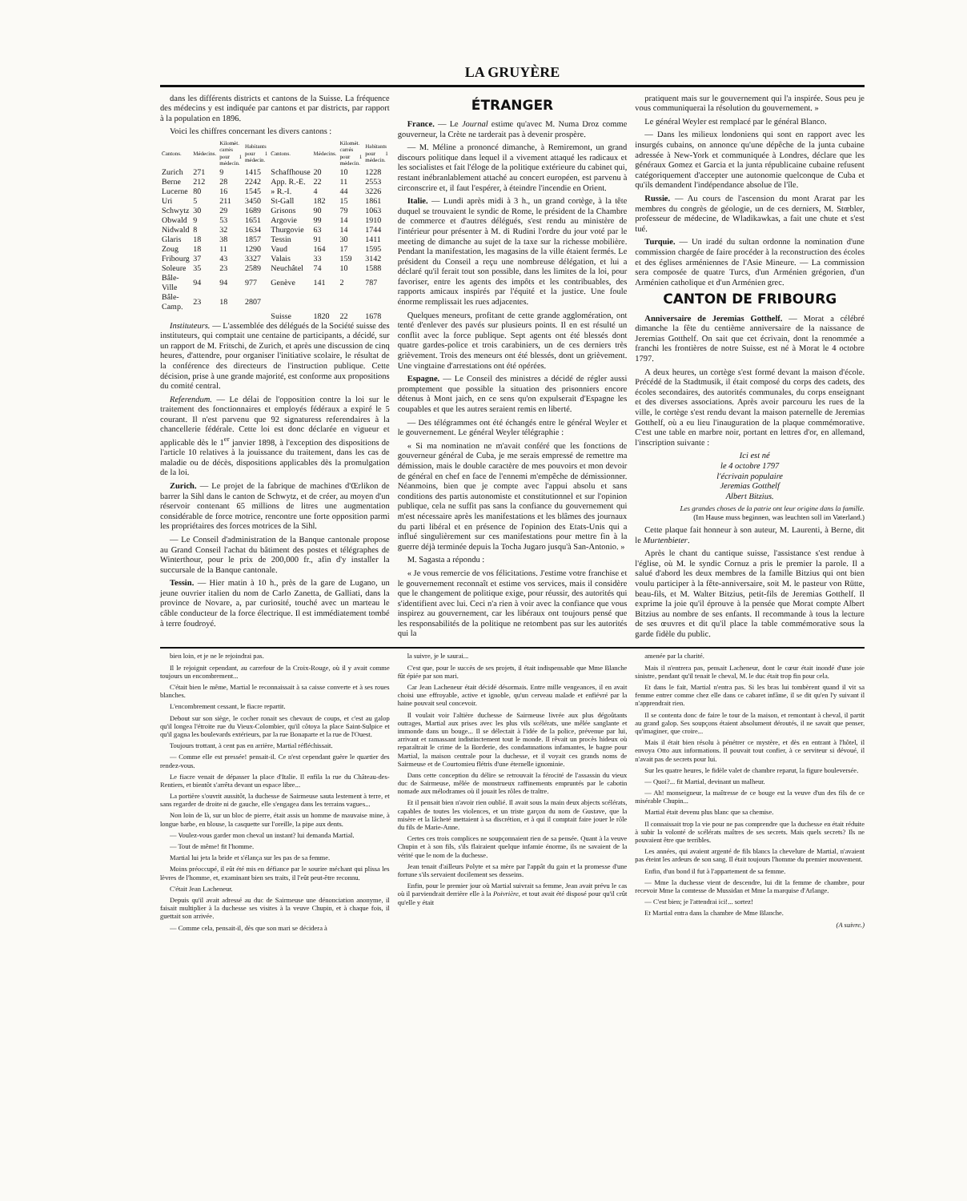LA GRUYÈRE
dans les différents districts et cantons de la Suisse. La fréquence des médecins y est indiquée par cantons et par districts, par rapport à la population en 1896.
Voici les chiffres concernant les divers cantons :
| Cantons. | Médecins. | Kilomèt. carrés pour 1 médecin. | Habitants pour 1 médecin. | Cantons. | Médecins. | Kilomèt. carrés pour 1 médecin. | Habitants pour 1 médecin. |
| --- | --- | --- | --- | --- | --- | --- | --- |
| Zurich | 271 | 9 | 1415 | Schaffhouse | 20 | 10 | 1228 |
| Berne | 212 | 28 | 2242 | App. R.-E. | 22 | 11 | 2553 |
| Lucerne | 80 | 16 | 1545 | » R.-I. | 4 | 44 | 3226 |
| Uri | 5 | 211 | 3450 | St-Gall | 182 | 15 | 1861 |
| Schwytz | 30 | 29 | 1689 | Grisons | 90 | 79 | 1063 |
| Obwald | 9 | 53 | 1651 | Argovie | 99 | 14 | 1910 |
| Nidwald | 8 | 32 | 1634 | Thurgovie | 63 | 14 | 1744 |
| Glaris | 18 | 38 | 1857 | Tessin | 91 | 30 | 1411 |
| Zoug | 18 | 11 | 1290 | Vaud | 164 | 17 | 1595 |
| Fribourg | 37 | 43 | 3327 | Valais | 33 | 159 | 3142 |
| Soleure | 35 | 23 | 2589 | Neuchâtel | 74 | 10 | 1588 |
| Bâle-Ville | 94 | 94 | 977 | Genève | 141 | 2 | 787 |
| Bâle-Camp. | 23 | 18 | 2807 | | | | |
| | | | | Suisse | 1820 | 22 | 1678 |
Instituteurs. — L'assemblée des délégués de la Société suisse des instituteurs, qui comptait une centaine de participants, a décidé, sur un rapport de M. Fritschi, de Zurich, et après une discussion de cinq heures, d'attendre, pour organiser l'initiative scolaire, le résultat de la conférence des directeurs de l'instruction publique. Cette décision, prise à une grande majorité, est conforme aux propositions du comité central.
Referendum. — Le délai de l'opposition contre la loi sur le traitement des fonctionnaires et employés fédéraux a expiré le 5 courant. Il n'est parvenu que 92 signaturess referendaires à la chancellerie fédérale. Cette loi est donc déclarée en vigueur et applicable dès le 1<sup>er</sup> janvier 1898, à l'exception des dispositions de l'article 10 relatives à la jouissance du traitement, dans les cas de maladie ou de décès, dispositions applicables dès la promulgation de la loi.
Zurich. — Le projet de la fabrique de machines d'Œrlikon de barrer la Sihl dans le canton de Schwytz, et de créer, au moyen d'un réservoir contenant 65 millions de litres une augmentation considérable de force motrice, rencontre une forte opposition parmi les propriétaires des forces motrices de la Sihl.
— Le Conseil d'administration de la Banque cantonale propose au Grand Conseil l'achat du bâtiment des postes et télégraphes de Winterthour, pour le prix de 200,000 fr., afin d'y installer la succursale de la Banque cantonale.
Tessin. — Hier matin à 10 h., près de la gare de Lugano, un jeune ouvrier italien du nom de Carlo Zanetta, de Galliati, dans la province de Novare, a, par curiosité, touché avec un marteau le câble conducteur de la force électrique. Il est immédiatement tombé à terre foudroyé.
ÉTRANGER
France. — Le Journal estime qu'avec M. Numa Droz comme gouverneur, la Crète ne tarderait pas à devenir prospère.
— M. Méline a prononcé dimanche, à Remiremont, un grand discours politique dans lequel il a vivement attaqué les radicaux et les socialistes et fait l'éloge de la politique extérieure du cabinet qui, restant inébranlablement attaché au concert européen, est parvenu à circonscrire et, il faut l'espérer, à éteindre l'incendie en Orient.
Italie. — Lundi après midi à 3 h., un grand cortège, à la tête duquel se trouvaient le syndic de Rome, le président de la Chambre de commerce et d'autres délégués, s'est rendu au ministère de l'intérieur pour présenter à M. di Rudini l'ordre du jour voté par le meeting de dimanche au sujet de la taxe sur la richesse mobilière. Pendant la manifestation, les magasins de la ville étaient fermés. Le président du Conseil a reçu une nombreuse délégation, et lui a déclaré qu'il ferait tout son possible, dans les limites de la loi, pour favoriser, entre les agents des impôts et les contribuables, des rapports amicaux inspirés par l'équité et la justice. Une foule énorme remplissait les rues adjacentes.
Quelques meneurs, profitant de cette grande agglomération, ont tenté d'enlever des pavés sur plusieurs points. Il en est résulté un conflit avec la force publique. Sept agents ont été blessés dont quatre gardes-police et trois carabiniers, un de ces derniers très grièvement. Trois des meneurs ont été blessés, dont un grièvement. Une vingtaine d'arrestations ont été opérées.
Espagne. — Le Conseil des ministres a décidé de régler aussi promptement que possible la situation des prisonniers encore détenus à Mont jaich, en ce sens qu'on expulserait d'Espagne les coupables et que les autres seraient remis en liberté.
— Des télégrammes ont été échangés entre le général Weyler et le gouvernement. Le général Weyler télégraphie :
« Si ma nomination ne m'avait conféré que les fonctions de gouverneur général de Cuba, je me serais empressé de remettre ma démission, mais le double caractère de mes pouvoirs et mon devoir de général en chef en face de l'ennemi m'empêche de démissionner. Néanmoins, bien que je compte avec l'appui absolu et sans conditions des partis autonomiste et constitutionnel et sur l'opinion publique, cela ne suffit pas sans la confiance du gouvernement qui m'est nécessaire après les manifestations et les blâmes des journaux du parti libéral et en présence de l'opinion des Etats-Unis qui a influé singulièrement sur ces manifestations pour mettre fin à la guerre déjà terminée depuis la Tocha Jugaro jusqu'à San-Antonio. »
M. Sagasta a répondu :
« Je vous remercie de vos félicitations. J'estime votre franchise et le gouvernement reconnaît et estime vos services, mais il considère que le changement de politique exige, pour réussir, des autorités qui s'identifient avec lui. Ceci n'a rien à voir avec la confiance que vous inspirez au gouvernement, car les libéraux ont toujours pensé que les responsabilités de la politique ne retombent pas sur les autorités qui la
pratiquent mais sur le gouvernement qui l'a inspirée. Sous peu je vous communiquerai la résolution du gouvernement. »
Le général Weyler est remplacé par le général Blanco.
— Dans les milieux londoniens qui sont en rapport avec les insurgés cubains, on annonce qu'une dépêche de la junta cubaine adressée à New-York et communiquée à Londres, déclare que les généraux Gomez et Garcia et la junta républicaine cubaine refusent catégoriquement d'accepter une autonomie quelconque de Cuba et qu'ils demandent l'indépendance absolue de l'île.
Russie. — Au cours de l'ascension du mont Ararat par les membres du congrès de géologie, un de ces derniers, M. Stœbler, professeur de médecine, de Wladikawkas, a fait une chute et s'est tué.
Turquie. — Un iradé du sultan ordonne la nomination d'une commission chargée de faire procéder à la reconstruction des écoles et des églises arméniennes de l'Asie Mineure. — La commission sera composée de quatre Turcs, d'un Arménien grégorien, d'un Arménien catholique et d'un Arménien grec.
CANTON DE FRIBOURG
Anniversaire de Jeremias Gotthelf. — Morat a célébré dimanche la fête du centième anniversaire de la naissance de Jeremias Gotthelf. On sait que cet écrivain, dont la renommée a franchi les frontières de notre Suisse, est né à Morat le 4 octobre 1797.
A deux heures, un cortège s'est formé devant la maison d'école. Précédé de la Stadtmusik, il était composé du corps des cadets, des écoles secondaires, des autorités communales, du corps enseignant et des diverses associations. Après avoir parcouru les rues de la ville, le cortège s'est rendu devant la maison paternelle de Jeremias Gotthelf, où a eu lieu l'inauguration de la plaque commémorative. C'est une table en marbre noir, portant en lettres d'or, en allemand, l'inscription suivante :
Ici est né
le 4 octobre 1797
l'écrivain populaire
Jeremias Gotthelf
Albert Bitzius.
Les grandes choses de la patrie ont leur origine dans la famille.
(Im Hause muss beginnen, was leuchten soll im Vaterland.)
Cette plaque fait honneur à son auteur, M. Laurenti, à Berne, dit le Murtenbieter.
Après le chant du cantique suisse, l'assistance s'est rendue à l'église, où M. le syndic Cornuz a pris le premier la parole. Il a salué d'abord les deux membres de la famille Bitzius qui ont bien voulu participer à la fête-anniversaire, soit M. le pasteur von Rütte, beau-fils, et M. Walter Bitzius, petit-fils de Jeremias Gotthelf. Il exprime la joie qu'il éprouve à la pensée que Morat compte Albert Bitzius au nombre de ses enfants. Il recommande à tous la lecture de ses œuvres et dit qu'il place la table commémorative sous la garde fidèle du public.
bien loin, et je ne le rejoindrai pas.
Il le rejoignit cependant, au carrefour de la Croix-Rouge, où il y avait comme toujours un encombrement...
C'était bien le même, Martial le reconnaissait à sa caisse converte et à ses roues blanches.
L'encombrement cessant, le fiacre repartit.
Debout sur son siège, le cocher ronait ses chevaux de coups, et c'est au galop qu'il longea l'étroite rue du Vieux-Colombier, qu'il côtoya la place Saint-Sulpice et qu'il gagna les boulevards extérieurs, par la rue Bonaparte et la rue de l'Ouest.
Toujours trottant, à cent pas en arrière, Martial réfléchissait.
— Comme elle est pressée! pensait-il. Ce n'est cependant guère le quartier des rendez-vous.
Le fiacre venait de dépasser la place d'Italie. Il enfila la rue du Château-des-Rentiers, et bientôt s'arrêta devant un espace libre...
La portière s'ouvrit aussitôt, la duchesse de Sairmeuse sauta lestement à terre, et sans regarder de droite ni de gauche, elle s'engagea dans les terrains vagues...
Non loin de là, sur un bloc de pierre, était assis un homme de mauvaise mine, à longue barbe, en blouse, la casquette sur l'oreille, la pipe aux dents.
— Voulez-vous garder mon cheval un instant? lui demanda Martial.
— Tout de même! fit l'homme.
Martial lui jeta la bride et s'élança sur les pas de sa femme.
Moins préoccupé, il eût été mis en défiance par le sourire méchant qui plissa les lèvres de l'homme, et, examinant bien ses traits, il l'eût peut-être reconnu.
C'était Jean Lacheneur.
Depuis qu'il avait adressé au duc de Sairmeuse une dénonciation anonyme, il faisait multiplier à la duchesse ses visites à la veuve Chupin, et à chaque fois, il guettait son arrivée.
— Comme cela, pensait-il, dès que son mari se décidera à
la suivre, je le saurai...
C'est que, pour le succès de ses projets, il était indispensable que Mme Blanche fût épiée par son mari.
Car Jean Lacheneur était décidé désormais. Entre mille vengeances, il en avait choisi une effroyable, active et ignoble, qu'un cerveau malade et enfiévré par la haine pouvait seul concevoir.
Il voulait voir l'altière duchesse de Sairmeuse livrée aux plus dégoûtants outrages, Martial aux prises avec les plus vils scélérats, une mêlée sanglante et immonde dans un bouge... Il se délectait à l'idée de la police, prévenue par lui, arrivant et ramassant indistinctement tout le monde. Il rêvait un procès hideux où reparaîtrait le crime de la Borderie, des condamnations infamantes, le bagne pour Martial, la maison centrale pour la duchesse, et il voyait ces grands noms de Sairmeuse et de Courtomieu flétris d'une éternelle ignominie.
Dans cette conception du délire se retrouvait la férocité de l'assassin du vieux duc de Sairmeuse, mêlée de monstrueux raffinements empruntés par le cabotin nomade aux mélodrames où il jouait les rôles de traître.
Et il pensait bien n'avoir rien oublié. Il avait sous la main deux abjects scélérats, capables de toutes les violences, et un triste garçon du nom de Gustave, que la misère et la lâcheté mettaient à sa discrétion, et à qui il comptait faire jouer le rôle du fils de Marie-Anne.
Certes ces trois complices ne soupçonnaient rien de sa pensée. Quant à la veuve Chupin et à son fils, s'ils flairaient quelque infamie énorme, ils ne savaient de la vérité que le nom de la duchesse.
Jean tenait d'ailleurs Polyte et sa mère par l'appât du gain et la promesse d'une fortune s'ils servaient docilement ses desseins.
Enfin, pour le premier jour où Martial suivrait sa femme, Jean avait prévu le cas où il parviendrait derrière elle à la Poivrière, et tout avait été disposé pour qu'il crût qu'elle y était
amenée par la charité.
Mais il n'entrera pas, pensait Lacheneur, dont le cœur était inondé d'une joie sinistre, pendant qu'il tenait le cheval, M. le duc était trop fin pour cela.
Et dans le fait, Martial n'entra pas. Si les bras lui tombèrent quand il vit sa femme entrer comme chez elle dans ce cabaret infâme, il se dit qu'en l'y suivant il n'apprendrait rien.
Il se contenta donc de faire le tour de la maison, et remontant à cheval, il partit au grand galop. Ses soupçons étaient absolument déroutés, il ne savait que penser, qu'imaginer, que croire...
Mais il était bien résolu à pénétrer ce mystère, et dès en entrant à l'hôtel, il envoya Otto aux informations. Il pouvait tout confier, à ce serviteur si dévoué, il n'avait pas de secrets pour lui.
Sur les quatre heures, le fidèle valet de chambre reparut, la figure bouleversée.
— Quoi?... fit Martial, devinant un malheur.
— Ah! monseigneur, la maîtresse de ce bouge est la veuve d'un des fils de ce misérable Chupin...
Martial était devenu plus blanc que sa chemise.
Il connaissait trop la vie pour ne pas comprendre que la duchesse en était réduite à subir la volonté de scélérats maîtres de ses secrets. Mais quels secrets? Ils ne pouvaient être que terribles.
Les années, qui avaient argenté de fils blancs la chevelure de Martial, n'avaient pas éteint les ardeurs de son sang. Il était toujours l'homme du premier mouvement.
Enfin, d'un bond il fut à l'appartement de sa femme.
— Mme la duchesse vient de descendre, lui dit la femme de chambre, pour recevoir Mme la comtesse de Mussidan et Mme la marquise d'Arlange.
— C'est bien; je l'attendrai ici!... sortez!
Et Martial entra dans la chambre de Mme Blanche.
(A suivre.)